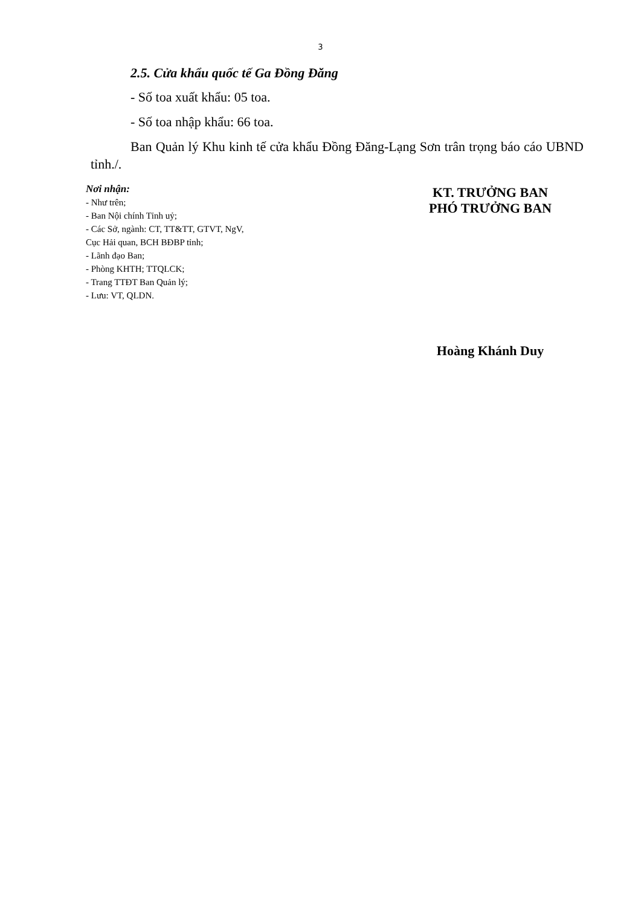3
2.5. Cửa khẩu quốc tế Ga Đồng Đăng
- Số toa xuất khẩu: 05 toa.
- Số toa nhập khẩu: 66 toa.
Ban Quản lý Khu kinh tế cửa khẩu Đồng Đăng-Lạng Sơn trân trọng báo cáo UBND tỉnh./.
Nơi nhận:
- Như trên;
- Ban Nội chính Tỉnh uỷ;
- Các Sở, ngành: CT, TT&TT, GTVT, NgV,
Cục Hải quan, BCH BĐBP tỉnh;
- Lãnh đạo Ban;
- Phòng KHTH; TTQLCK;
- Trang TTĐT Ban Quản lý;
- Lưu: VT, QLDN.
KT. TRƯỞNG BAN
PHÓ TRƯỞNG BAN
Hoàng Khánh Duy